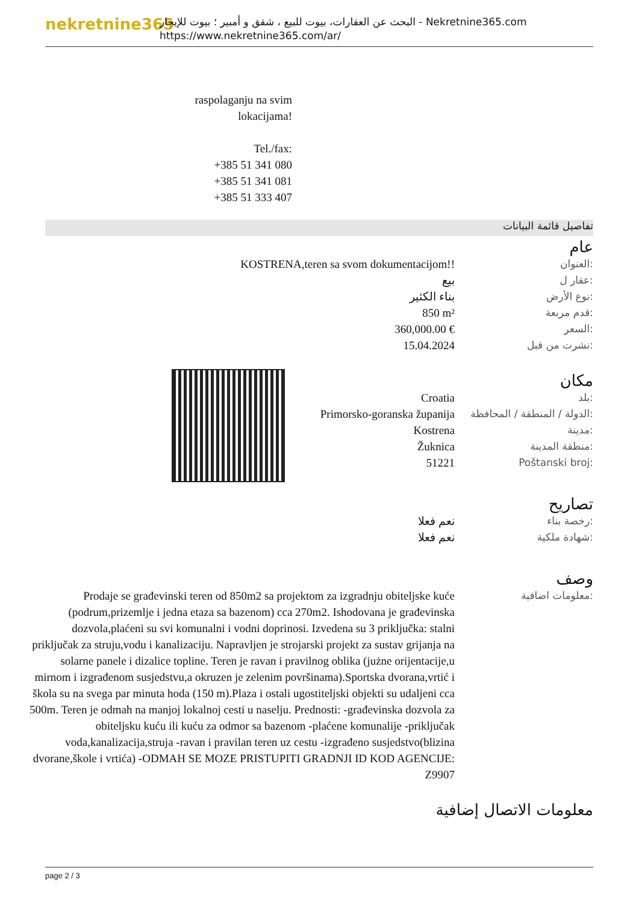nekretnine365
البحث عن العقارات، بيوت للبيع ، شقق و أمبير ؛ بيوت للإيجار - Nekretnine365.com
https://www.nekretnine365.com/ar/
raspolaganju na svim lokacijama!
Tel./fax:
+385 51 341 080
+385 51 341 081
+385 51 333 407
تفاصيل قائمة البيانات
عام
| KOSTRENA,teren sa svom dokumentacijom!! | العنوان: |
| بيع | عقار ل: |
| بناء الكثير | نوع الأرض: |
| 850 m² | قدم مربعة: |
| 360,000.00 € | السعر: |
| 15.04.2024 | نشرت من قبل: |
مكان
| Croatia | بلد: |
| Primorsko-goranska županija | الدولة / المنطقة / المحافظة: |
| Kostrena | مدينة: |
| Žuknica | منطقة المدينة: |
| 51221 | Poštanski broj: |
تصاريح
| نعم فعلا | رخصة بناء: |
| نعم فعلا | شهادة ملكية: |
وصف
| Prodaje se građevinski teren od 850m2 sa projektom za izgradnju obiteljske kuće (podrum,prizemlje i jedna etaza sa bazenom) cca 270m2. Ishodovana je građevinska dozvola,plaćeni su svi komunalni i vodni doprinosi. Izvedena su 3 priključka: stalni priključak za struju,vodu i kanalizaciju. Napravljen je strojarski projekt za sustav grijanja na solarne panele i dizalice topline. Teren je ravan i pravilnog oblika (jużne orijentacije,u mirnom i izgrađenom susjedstvu,a okruzen je zelenim površinama).Sportska dvorana,vrtić i škola su na svega par minuta hoda (150 m).Plaza i ostali ugostiteljski objekti su udaljeni cca 500m. Teren je odmah na manjoj lokalnoj cesti u naselju. Prednosti: -građevinska dozvola za obiteljsku kuću ili kuću za odmor sa bazenom -plaćene komunalije -priključak voda,kanalizacija,struja -ravan i pravilan teren uz cestu -izgrađeno susjedstvo(blizina dvorane,škole i vrtića) -ODMAH SE MOZE PRISTUPITI GRADNJI ID KOD AGENCIJE: Z9907 | معلومات اضافية: |
معلومات الاتصال إضافية
page 2 / 3